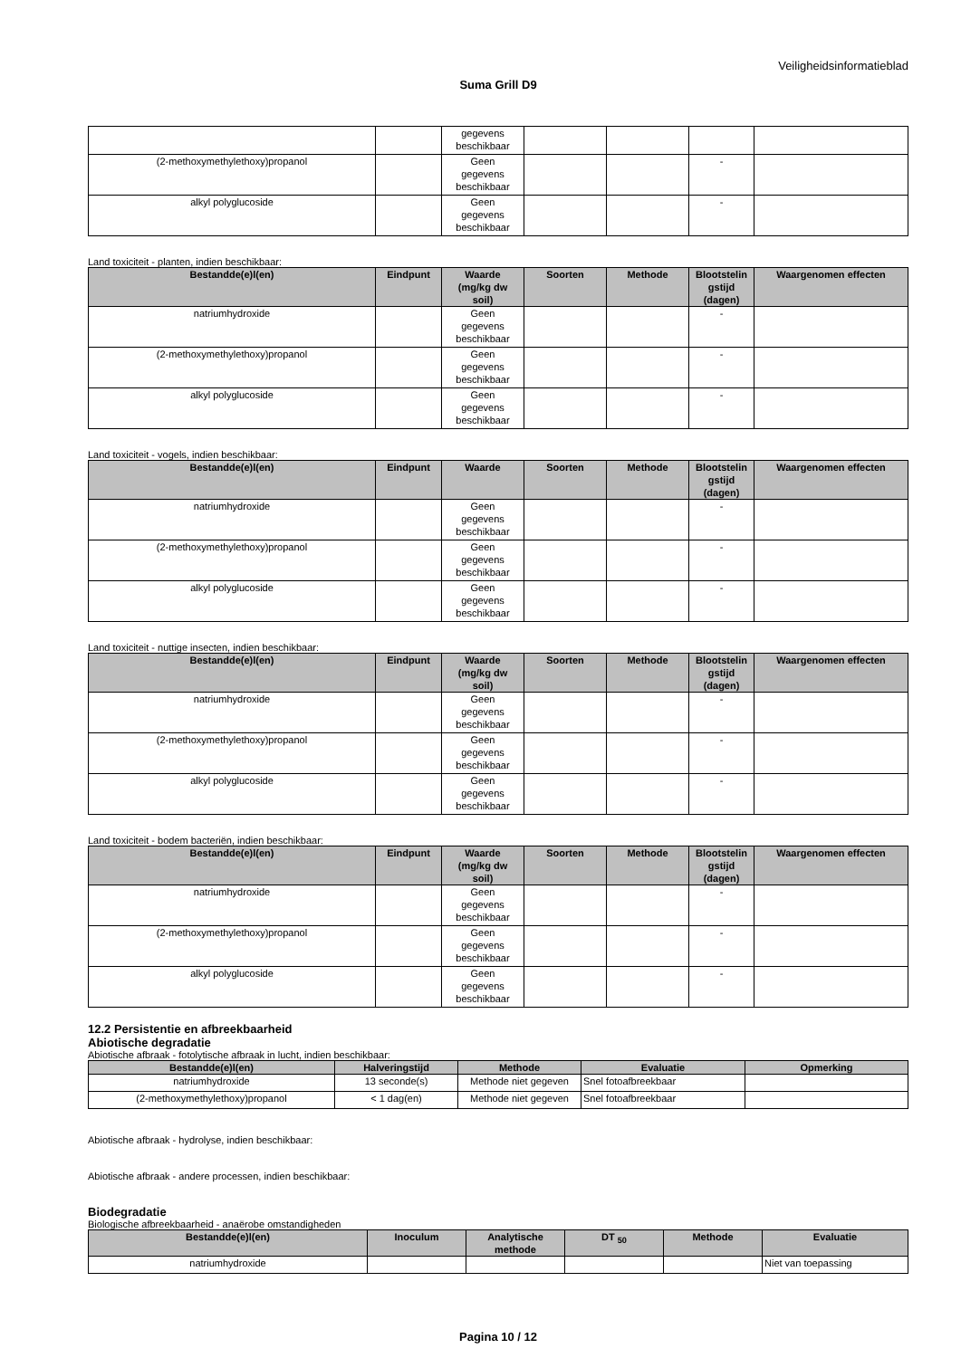Veiligheidsinformatieblad
Suma Grill D9
| | | gegevens beschikbaar | | | | |
| (2-methoxymethylethoxy)propanol | | Geen gegevens beschikbaar | | | - | |
| alkyl polyglucoside | | Geen gegevens beschikbaar | | | - | |
Land toxiciteit - planten, indien beschikbaar:
| Bestandde(e)l(en) | Eindpunt | Waarde (mg/kg dw soil) | Soorten | Methode | Blootstelin gstijd (dagen) | Waargenomen effecten |
| --- | --- | --- | --- | --- | --- | --- |
| natriumhydroxide | | Geen gegevens beschikbaar | | | - | |
| (2-methoxymethylethoxy)propanol | | Geen gegevens beschikbaar | | | - | |
| alkyl polyglucoside | | Geen gegevens beschikbaar | | | - | |
Land toxiciteit - vogels, indien beschikbaar:
| Bestandde(e)l(en) | Eindpunt | Waarde | Soorten | Methode | Blootstelin gstijd (dagen) | Waargenomen effecten |
| --- | --- | --- | --- | --- | --- | --- |
| natriumhydroxide | | Geen gegevens beschikbaar | | | - | |
| (2-methoxymethylethoxy)propanol | | Geen gegevens beschikbaar | | | - | |
| alkyl polyglucoside | | Geen gegevens beschikbaar | | | - | |
Land toxiciteit - nuttige insecten, indien beschikbaar:
| Bestandde(e)l(en) | Eindpunt | Waarde (mg/kg dw soil) | Soorten | Methode | Blootstelin gstijd (dagen) | Waargenomen effecten |
| --- | --- | --- | --- | --- | --- | --- |
| natriumhydroxide | | Geen gegevens beschikbaar | | | - | |
| (2-methoxymethylethoxy)propanol | | Geen gegevens beschikbaar | | | - | |
| alkyl polyglucoside | | Geen gegevens beschikbaar | | | - | |
Land toxiciteit - bodem bacteriën, indien beschikbaar:
| Bestandde(e)l(en) | Eindpunt | Waarde (mg/kg dw soil) | Soorten | Methode | Blootstelin gstijd (dagen) | Waargenomen effecten |
| --- | --- | --- | --- | --- | --- | --- |
| natriumhydroxide | | Geen gegevens beschikbaar | | | - | |
| (2-methoxymethylethoxy)propanol | | Geen gegevens beschikbaar | | | - | |
| alkyl polyglucoside | | Geen gegevens beschikbaar | | | - | |
12.2 Persistentie en afbreekbaarheid
Abiotische degradatie
Abiotische afbraak - fotolytische afbraak in lucht, indien beschikbaar:
| Bestandde(e)l(en) | Halveringstijd | Methode | Evaluatie | Opmerking |
| --- | --- | --- | --- | --- |
| natriumhydroxide | 13 seconde(s) | Methode niet gegeven | Snel fotoafbreekbaar | |
| (2-methoxymethylethoxy)propanol | < 1 dag(en) | Methode niet gegeven | Snel fotoafbreekbaar | |
Abiotische afbraak - hydrolyse, indien beschikbaar:
Abiotische afbraak - andere processen, indien beschikbaar:
Biodegradatie
Biologische afbreekbaarheid - anaërobe omstandigheden
| Bestandde(e)l(en) | Inoculum | Analytische methode | DT <sub>50</sub> | Methode | Evaluatie |
| --- | --- | --- | --- | --- | --- |
| natriumhydroxide | | | | | Niet van toepassing |
Pagina 10 / 12